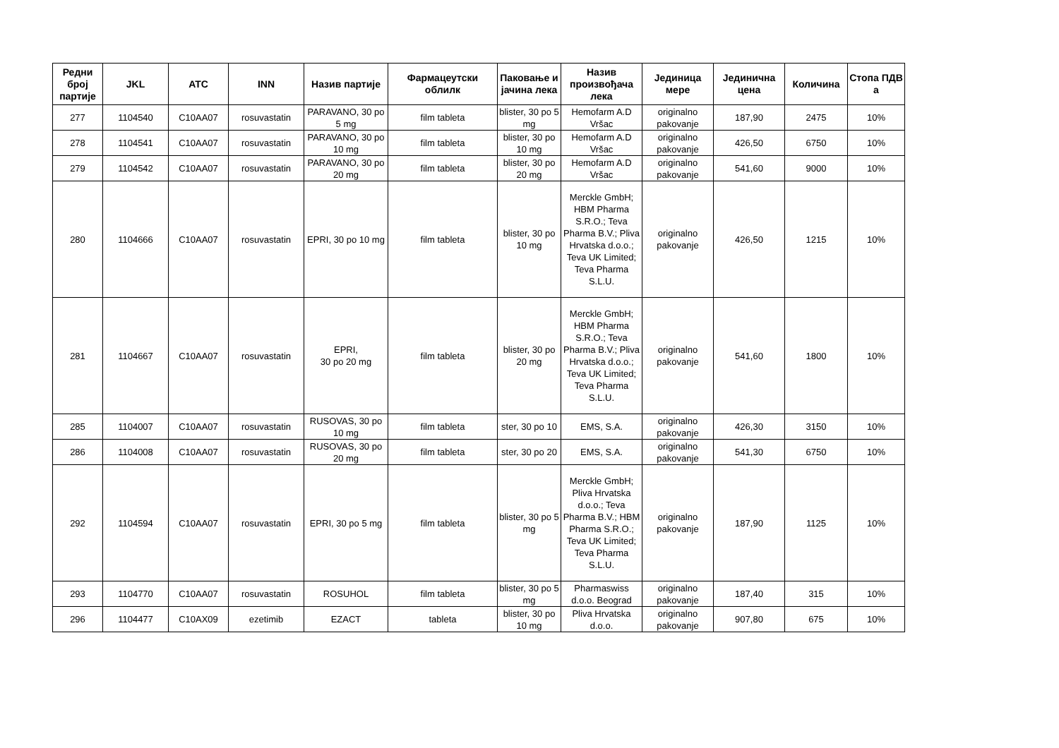| Редни број партије | JKL | ATC | INN | Назив партије | Фармацеутски облилк | Паковање и јачина лека | Назив произвођача лека | Јединица мере | Јединична цена | Количина | Стопа ПДВ а |
| --- | --- | --- | --- | --- | --- | --- | --- | --- | --- | --- | --- |
| 277 | 1104540 | C10AA07 | rosuvastatin | PARAVANO, 30 po 5 mg | film tableta | blister, 30 po 5 mg | Hemofarm A.D Vršac | originalno pakovanje | 187,90 | 2475 | 10% |
| 278 | 1104541 | C10AA07 | rosuvastatin | PARAVANO, 30 po 10 mg | film tableta | blister, 30 po 10 mg | Hemofarm A.D Vršac | originalno pakovanje | 426,50 | 6750 | 10% |
| 279 | 1104542 | C10AA07 | rosuvastatin | PARAVANO, 30 po 20 mg | film tableta | blister, 30 po 20 mg | Hemofarm A.D Vršac | originalno pakovanje | 541,60 | 9000 | 10% |
| 280 | 1104666 | C10AA07 | rosuvastatin | EPRI, 30 po 10 mg | film tableta | blister, 30 po 10 mg | Merckle GmbH; HBM Pharma S.R.O.; Teva Pharma B.V.; Pliva Hrvatska d.o.o.; Teva UK Limited; Teva Pharma S.L.U. | originalno pakovanje | 426,50 | 1215 | 10% |
| 281 | 1104667 | C10AA07 | rosuvastatin | EPRI, 30 po 20 mg | film tableta | blister, 30 po 20 mg | Merckle GmbH; HBM Pharma S.R.O.; Teva Pharma B.V.; Pliva Hrvatska d.o.o.; Teva UK Limited; Teva Pharma S.L.U. | originalno pakovanje | 541,60 | 1800 | 10% |
| 285 | 1104007 | C10AA07 | rosuvastatin | RUSOVAS, 30 po 10 mg | film tableta | ster, 30 po 10 | EMS, S.A. | originalno pakovanje | 426,30 | 3150 | 10% |
| 286 | 1104008 | C10AA07 | rosuvastatin | RUSOVAS, 30 po 20 mg | film tableta | ster, 30 po 20 | EMS, S.A. | originalno pakovanje | 541,30 | 6750 | 10% |
| 292 | 1104594 | C10AA07 | rosuvastatin | EPRI, 30 po 5 mg | film tableta | blister, 30 po 5 mg | Merckle GmbH; Pliva Hrvatska d.o.o.; Teva Pharma B.V.; HBM Pharma S.R.O.; Teva UK Limited; Teva Pharma S.L.U. | originalno pakovanje | 187,90 | 1125 | 10% |
| 293 | 1104770 | C10AA07 | rosuvastatin | ROSUHOL | film tableta | blister, 30 po 5 mg | Pharmaswiss d.o.o. Beograd | originalno pakovanje | 187,40 | 315 | 10% |
| 296 | 1104477 | C10AX09 | ezetimib | EZACT | tableta | blister, 30 po 10 mg | Pliva Hrvatska d.o.o. | originalno pakovanje | 907,80 | 675 | 10% |